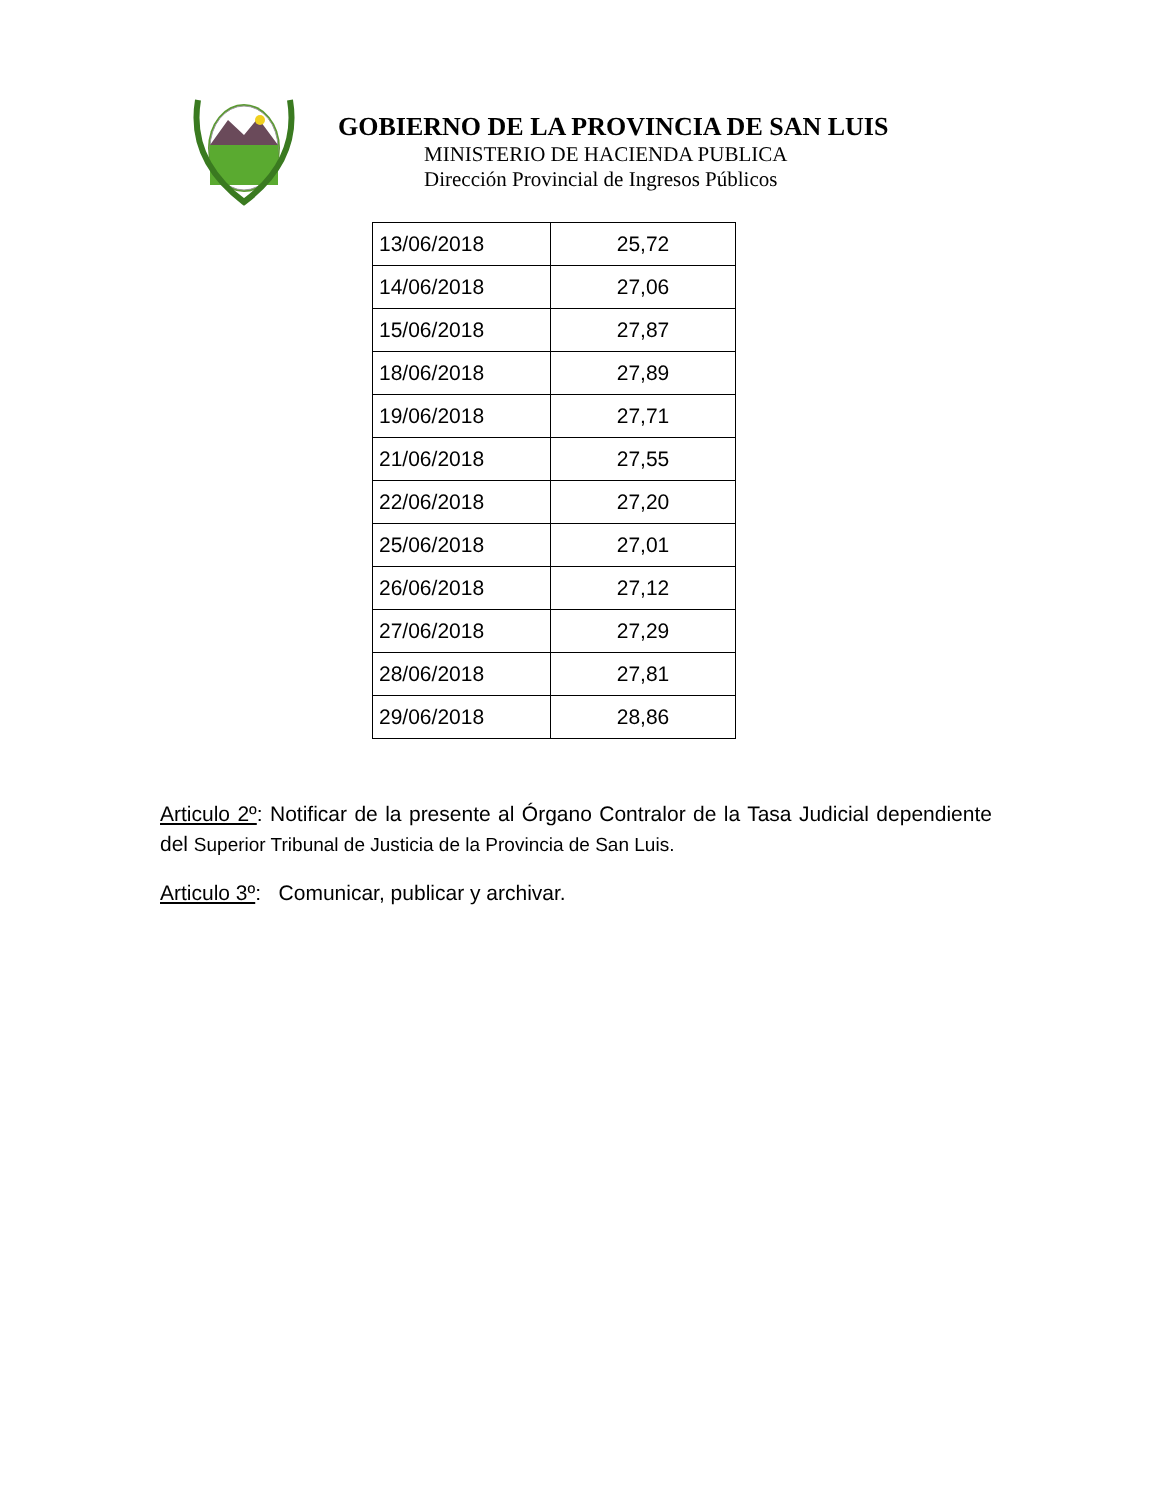GOBIERNO DE LA PROVINCIA DE SAN LUIS
MINISTERIO DE HACIENDA PUBLICA
Dirección Provincial de Ingresos Públicos
| 13/06/2018 | 25,72 |
| 14/06/2018 | 27,06 |
| 15/06/2018 | 27,87 |
| 18/06/2018 | 27,89 |
| 19/06/2018 | 27,71 |
| 21/06/2018 | 27,55 |
| 22/06/2018 | 27,20 |
| 25/06/2018 | 27,01 |
| 26/06/2018 | 27,12 |
| 27/06/2018 | 27,29 |
| 28/06/2018 | 27,81 |
| 29/06/2018 | 28,86 |
Articulo 2º: Notificar de la presente al Órgano Contralor de la Tasa Judicial dependiente del Superior Tribunal de Justicia de la Provincia de San Luis.
Articulo 3º: Comunicar, publicar y archivar.